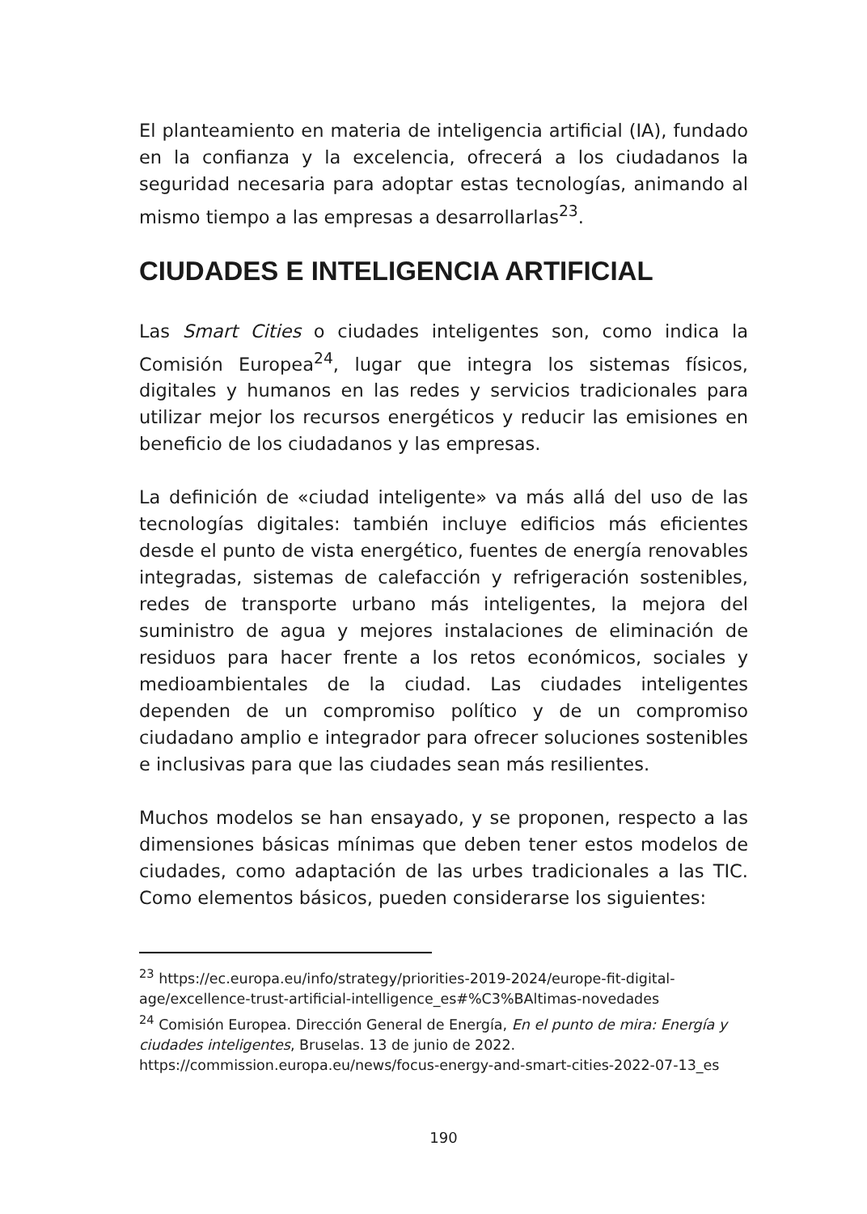El planteamiento en materia de inteligencia artificial (IA), fundado en la confianza y la excelencia, ofrecerá a los ciudadanos la seguridad necesaria para adoptar estas tecnologías, animando al mismo tiempo a las empresas a desarrollarlas<sup>23</sup>.
CIUDADES E INTELIGENCIA ARTIFICIAL
Las Smart Cities o ciudades inteligentes son, como indica la Comisión Europea<sup>24</sup>, lugar que integra los sistemas físicos, digitales y humanos en las redes y servicios tradicionales para utilizar mejor los recursos energéticos y reducir las emisiones en beneficio de los ciudadanos y las empresas.
La definición de «ciudad inteligente» va más allá del uso de las tecnologías digitales: también incluye edificios más eficientes desde el punto de vista energético, fuentes de energía renovables integradas, sistemas de calefacción y refrigeración sostenibles, redes de transporte urbano más inteligentes, la mejora del suministro de agua y mejores instalaciones de eliminación de residuos para hacer frente a los retos económicos, sociales y medioambientales de la ciudad. Las ciudades inteligentes dependen de un compromiso político y de un compromiso ciudadano amplio e integrador para ofrecer soluciones sostenibles e inclusivas para que las ciudades sean más resilientes.
Muchos modelos se han ensayado, y se proponen, respecto a las dimensiones básicas mínimas que deben tener estos modelos de ciudades, como adaptación de las urbes tradicionales a las TIC. Como elementos básicos, pueden considerarse los siguientes:
<sup>23</sup> https://ec.europa.eu/info/strategy/priorities-2019-2024/europe-fit-digital-age/excellence-trust-artificial-intelligence_es#%C3%BAltimas-novedades
<sup>24</sup> Comisión Europea. Dirección General de Energía, En el punto de mira: Energía y ciudades inteligentes, Bruselas. 13 de junio de 2022.
https://commission.europa.eu/news/focus-energy-and-smart-cities-2022-07-13_es
190